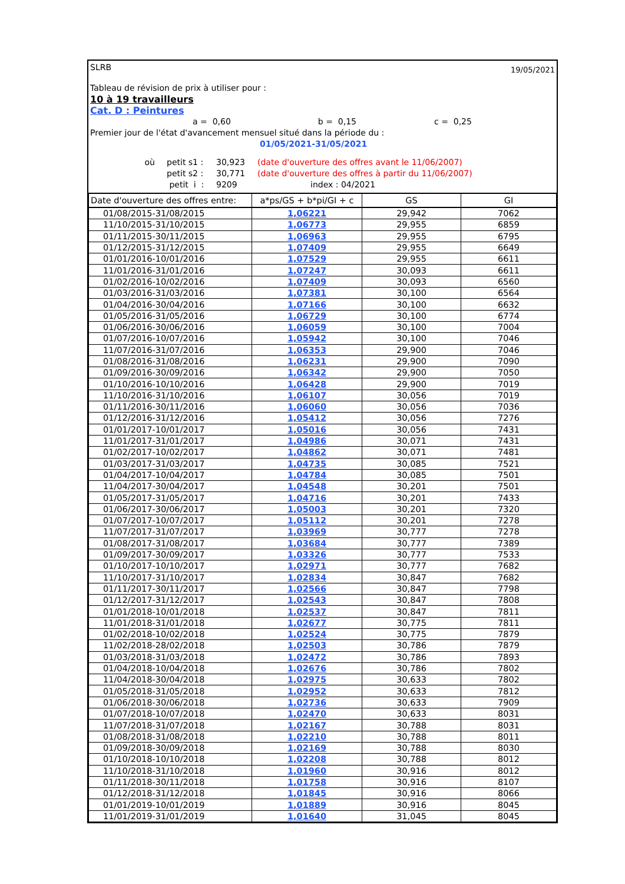SLRB 19/05/2021
Tableau de révision de prix à utiliser pour :
10 à 19 travailleurs
Cat. D : Peintures
a = 0,60 b = 0,15 c = 0,25
Premier jour de l'état d'avancement mensuel situé dans la période du :
01/05/2021-31/05/2021
où petit s1 : 30,923 (date d'ouverture des offres avant le 11/06/2007) petit s2 : 30,771 (date d'ouverture des offres à partir du 11/06/2007) petit i : 9209 index : 04/2021
| Date d'ouverture des offres entre: | a*ps/GS + b*pi/GI + c | GS | GI |
| --- | --- | --- | --- |
| 01/08/2015-31/08/2015 | 1,06221 | 29,942 | 7062 |
| 11/10/2015-31/10/2015 | 1,06773 | 29,955 | 6859 |
| 01/11/2015-30/11/2015 | 1,06963 | 29,955 | 6795 |
| 01/12/2015-31/12/2015 | 1,07409 | 29,955 | 6649 |
| 01/01/2016-10/01/2016 | 1,07529 | 29,955 | 6611 |
| 11/01/2016-31/01/2016 | 1,07247 | 30,093 | 6611 |
| 01/02/2016-10/02/2016 | 1,07409 | 30,093 | 6560 |
| 01/03/2016-31/03/2016 | 1,07381 | 30,100 | 6564 |
| 01/04/2016-30/04/2016 | 1,07166 | 30,100 | 6632 |
| 01/05/2016-31/05/2016 | 1,06729 | 30,100 | 6774 |
| 01/06/2016-30/06/2016 | 1,06059 | 30,100 | 7004 |
| 01/07/2016-10/07/2016 | 1,05942 | 30,100 | 7046 |
| 11/07/2016-31/07/2016 | 1,06353 | 29,900 | 7046 |
| 01/08/2016-31/08/2016 | 1,06231 | 29,900 | 7090 |
| 01/09/2016-30/09/2016 | 1,06342 | 29,900 | 7050 |
| 01/10/2016-10/10/2016 | 1,06428 | 29,900 | 7019 |
| 11/10/2016-31/10/2016 | 1,06107 | 30,056 | 7019 |
| 01/11/2016-30/11/2016 | 1,06060 | 30,056 | 7036 |
| 01/12/2016-31/12/2016 | 1,05412 | 30,056 | 7276 |
| 01/01/2017-10/01/2017 | 1,05016 | 30,056 | 7431 |
| 11/01/2017-31/01/2017 | 1,04986 | 30,071 | 7431 |
| 01/02/2017-10/02/2017 | 1,04862 | 30,071 | 7481 |
| 01/03/2017-31/03/2017 | 1,04735 | 30,085 | 7521 |
| 01/04/2017-10/04/2017 | 1,04784 | 30,085 | 7501 |
| 11/04/2017-30/04/2017 | 1,04548 | 30,201 | 7501 |
| 01/05/2017-31/05/2017 | 1,04716 | 30,201 | 7433 |
| 01/06/2017-30/06/2017 | 1,05003 | 30,201 | 7320 |
| 01/07/2017-10/07/2017 | 1,05112 | 30,201 | 7278 |
| 11/07/2017-31/07/2017 | 1,03969 | 30,777 | 7278 |
| 01/08/2017-31/08/2017 | 1,03684 | 30,777 | 7389 |
| 01/09/2017-30/09/2017 | 1,03326 | 30,777 | 7533 |
| 01/10/2017-10/10/2017 | 1,02971 | 30,777 | 7682 |
| 11/10/2017-31/10/2017 | 1,02834 | 30,847 | 7682 |
| 01/11/2017-30/11/2017 | 1,02566 | 30,847 | 7798 |
| 01/12/2017-31/12/2017 | 1,02543 | 30,847 | 7808 |
| 01/01/2018-10/01/2018 | 1,02537 | 30,847 | 7811 |
| 11/01/2018-31/01/2018 | 1,02677 | 30,775 | 7811 |
| 01/02/2018-10/02/2018 | 1,02524 | 30,775 | 7879 |
| 11/02/2018-28/02/2018 | 1,02503 | 30,786 | 7879 |
| 01/03/2018-31/03/2018 | 1,02472 | 30,786 | 7893 |
| 01/04/2018-10/04/2018 | 1,02676 | 30,786 | 7802 |
| 11/04/2018-30/04/2018 | 1,02975 | 30,633 | 7802 |
| 01/05/2018-31/05/2018 | 1,02952 | 30,633 | 7812 |
| 01/06/2018-30/06/2018 | 1,02736 | 30,633 | 7909 |
| 01/07/2018-10/07/2018 | 1,02470 | 30,633 | 8031 |
| 11/07/2018-31/07/2018 | 1,02167 | 30,788 | 8031 |
| 01/08/2018-31/08/2018 | 1,02210 | 30,788 | 8011 |
| 01/09/2018-30/09/2018 | 1,02169 | 30,788 | 8030 |
| 01/10/2018-10/10/2018 | 1,02208 | 30,788 | 8012 |
| 11/10/2018-31/10/2018 | 1,01960 | 30,916 | 8012 |
| 01/11/2018-30/11/2018 | 1,01758 | 30,916 | 8107 |
| 01/12/2018-31/12/2018 | 1,01845 | 30,916 | 8066 |
| 01/01/2019-10/01/2019 | 1,01889 | 30,916 | 8045 |
| 11/01/2019-31/01/2019 | 1,01640 | 31,045 | 8045 |